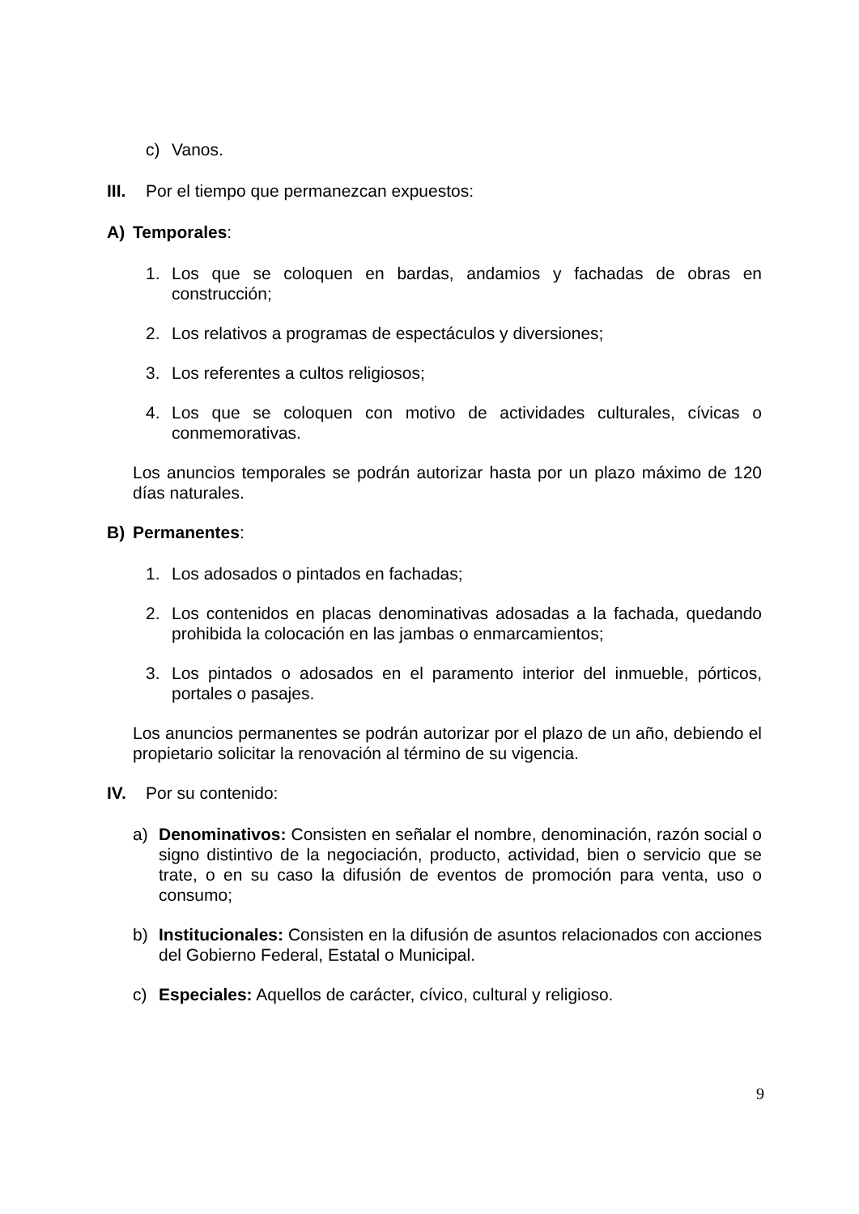c) Vanos.
III. Por el tiempo que permanezcan expuestos:
A) Temporales:
1. Los que se coloquen en bardas, andamios y fachadas de obras en construcción;
2. Los relativos a programas de espectáculos y diversiones;
3. Los referentes a cultos religiosos;
4. Los que se coloquen con motivo de actividades culturales, cívicas o conmemorativas.
Los anuncios temporales se podrán autorizar hasta por un plazo máximo de 120 días naturales.
B) Permanentes:
1. Los adosados o pintados en fachadas;
2. Los contenidos en placas denominativas adosadas a la fachada, quedando prohibida la colocación en las jambas o enmarcamientos;
3. Los pintados o adosados en el paramento interior del inmueble, pórticos, portales o pasajes.
Los anuncios permanentes se podrán autorizar por el plazo de un año, debiendo el propietario solicitar la renovación al término de su vigencia.
IV. Por su contenido:
a) Denominativos: Consisten en señalar el nombre, denominación, razón social o signo distintivo de la negociación, producto, actividad, bien o servicio que se trate, o en su caso la difusión de eventos de promoción para venta, uso o consumo;
b) Institucionales: Consisten en la difusión de asuntos relacionados con acciones del Gobierno Federal, Estatal o Municipal.
c) Especiales: Aquellos de carácter, cívico, cultural y religioso.
9